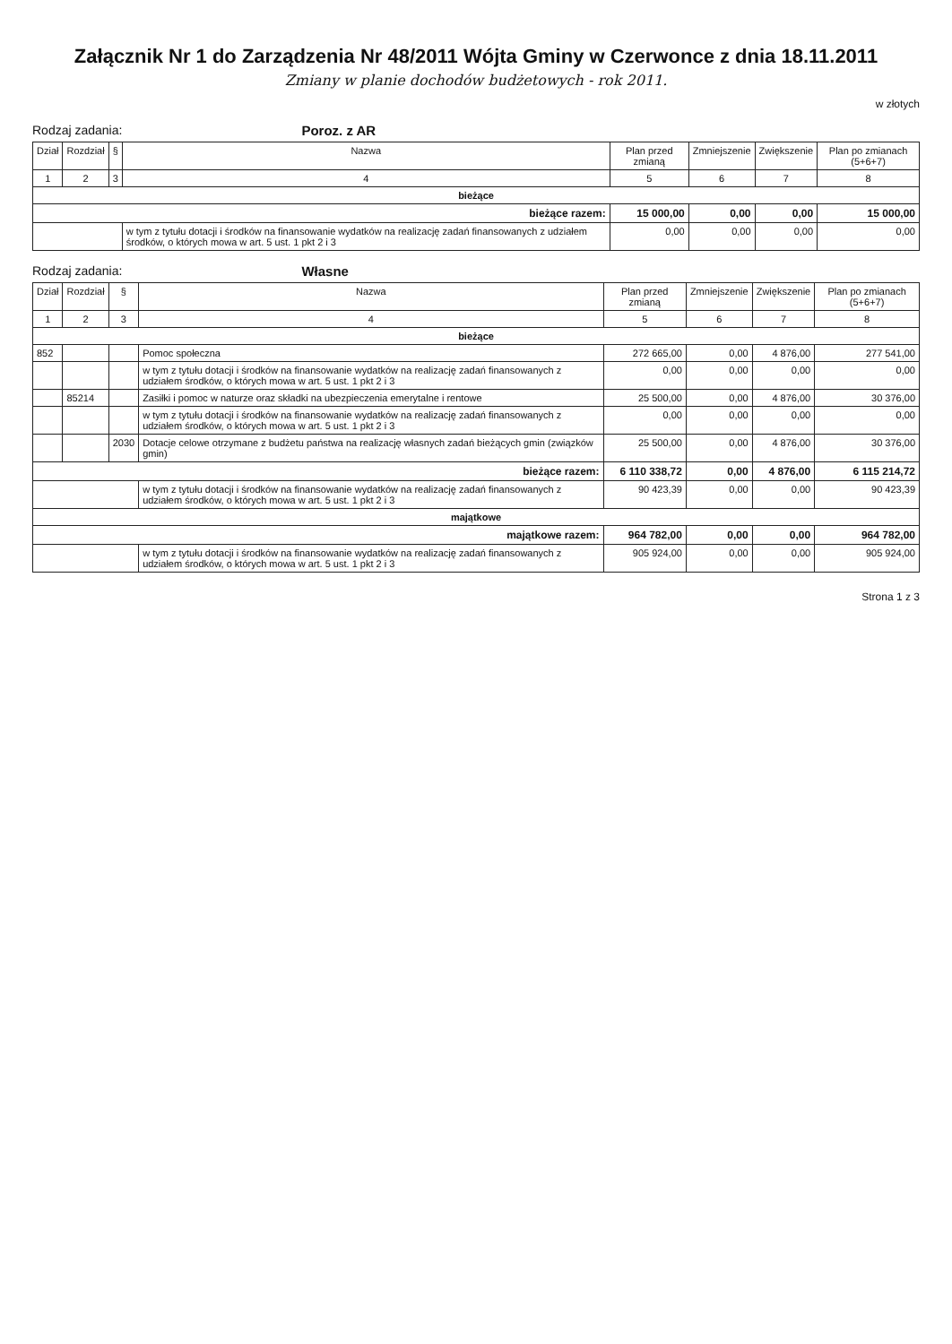Załącznik Nr 1 do Zarządzenia Nr 48/2011 Wójta Gminy w Czerwonce z dnia 18.11.2011
Zmiany w planie dochodów budżetowych - rok 2011.
w złotych
Rodzaj zadania: Poroz. z AR
| Dział | Rozdział | § | Nazwa | Plan przed zmianą | Zmniejszenie | Zwiększenie | Plan po zmianach (5+6+7) |
| --- | --- | --- | --- | --- | --- | --- | --- |
| 1 | 2 | 3 | 4 | 5 | 6 | 7 | 8 |
| bieżące | | | | | | | |
| bieżące razem: | | | | 15 000,00 | 0,00 | 0,00 | 15 000,00 |
| | | | w tym z tytułu dotacji i środków na finansowanie wydatków na realizację zadań finansowanych z udziałem środków, o których mowa w art. 5 ust. 1 pkt 2 i 3 | 0,00 | 0,00 | 0,00 | 0,00 |
Rodzaj zadania: Własne
| Dział | Rozdział | § | Nazwa | Plan przed zmianą | Zmniejszenie | Zwiększenie | Plan po zmianach (5+6+7) |
| --- | --- | --- | --- | --- | --- | --- | --- |
| 1 | 2 | 3 | 4 | 5 | 6 | 7 | 8 |
| bieżące | | | | | | | |
| 852 | | | Pomoc społeczna | 272 665,00 | 0,00 | 4 876,00 | 277 541,00 |
| | | | w tym z tytułu dotacji i środków na finansowanie wydatków na realizację zadań finansowanych z udziałem środków, o których mowa w art. 5 ust. 1 pkt 2 i 3 | 0,00 | 0,00 | 0,00 | 0,00 |
| | 85214 | | Zasiłki i pomoc w naturze oraz składki na ubezpieczenia emerytalne i rentowe | 25 500,00 | 0,00 | 4 876,00 | 30 376,00 |
| | | | w tym z tytułu dotacji i środków na finansowanie wydatków na realizację zadań finansowanych z udziałem środków, o których mowa w art. 5 ust. 1 pkt 2 i 3 | 0,00 | 0,00 | 0,00 | 0,00 |
| | | 2030 | Dotacje celowe otrzymane z budżetu państwa na realizację własnych zadań bieżących gmin (związków gmin) | 25 500,00 | 0,00 | 4 876,00 | 30 376,00 |
| bieżące razem: | | | | 6 110 338,72 | 0,00 | 4 876,00 | 6 115 214,72 |
| | | | w tym z tytułu dotacji i środków na finansowanie wydatków na realizację zadań finansowanych z udziałem środków, o których mowa w art. 5 ust. 1 pkt 2 i 3 | 90 423,39 | 0,00 | 0,00 | 90 423,39 |
| majątkowe | | | | | | | |
| majątkowe razem: | | | | 964 782,00 | 0,00 | 0,00 | 964 782,00 |
| | | | w tym z tytułu dotacji i środków na finansowanie wydatków na realizację zadań finansowanych z udziałem środków, o których mowa w art. 5 ust. 1 pkt 2 i 3 | 905 924,00 | 0,00 | 0,00 | 905 924,00 |
Strona 1 z 3